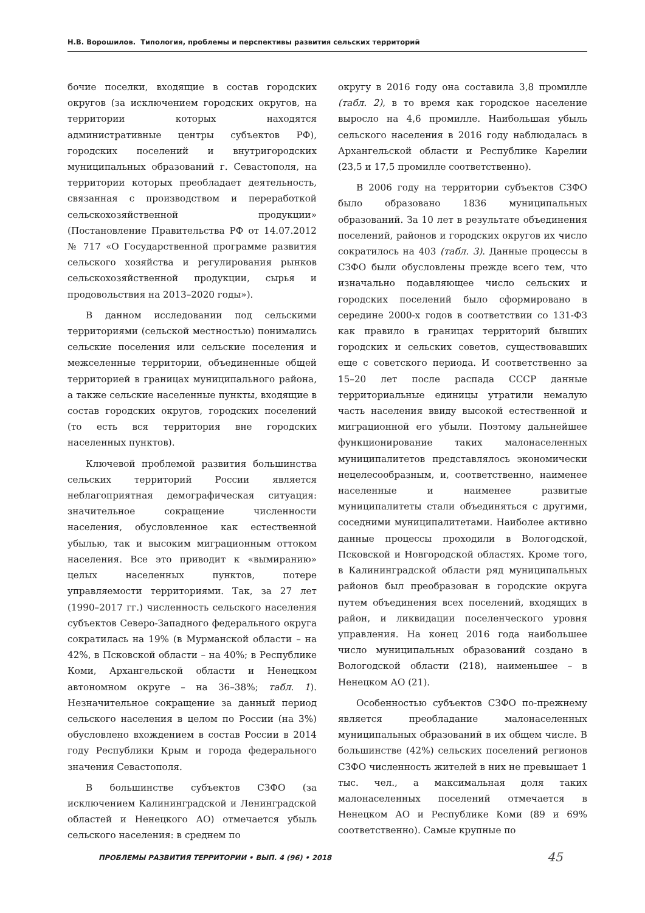Н.В. Ворошилов. Типология, проблемы и перспективы развития сельских территорий
бочие поселки, входящие в состав городских округов (за исключением городских округов, на территории которых находятся административные центры субъектов РФ), городских поселений и внутригородских муниципальных образований г. Севастополя, на территории которых преобладает деятельность, связанная с производством и переработкой сельскохозяйственной продукции» (Постановление Правительства РФ от 14.07.2012 № 717 «О Государственной программе развития сельского хозяйства и регулирования рынков сельскохозяйственной продукции, сырья и продовольствия на 2013–2020 годы»).
В данном исследовании под сельскими территориями (сельской местностью) понимались сельские поселения или сельские поселения и межселенные территории, объединенные общей территорией в границах муниципального района, а также сельские населенные пункты, входящие в состав городских округов, городских поселений (то есть вся территория вне городских населенных пунктов).
Ключевой проблемой развития большинства сельских территорий России является неблагоприятная демографическая ситуация: значительное сокращение численности населения, обусловленное как естественной убылью, так и высоким миграционным оттоком населения. Все это приводит к «вымиранию» целых населенных пунктов, потере управляемости территориями. Так, за 27 лет (1990–2017 гг.) численность сельского населения субъектов Северо-Западного федерального округа сократилась на 19% (в Мурманской области – на 42%, в Псковской области – на 40%; в Республике Коми, Архангельской области и Ненецком автономном округе – на 36–38%; табл. 1). Незначительное сокращение за данный период сельского населения в целом по России (на 3%) обусловлено вхождением в состав России в 2014 году Республики Крым и города федерального значения Севастополя.
В большинстве субъектов СЗФО (за исключением Калининградской и Ленинградской областей и Ненецкого АО) отмечается убыль сельского населения: в среднем по
округу в 2016 году она составила 3,8 промилле (табл. 2), в то время как городское население выросло на 4,6 промилле. Наибольшая убыль сельского населения в 2016 году наблюдалась в Архангельской области и Республике Карелии (23,5 и 17,5 промилле соответственно).
В 2006 году на территории субъектов СЗФО было образовано 1836 муниципальных образований. За 10 лет в результате объединения поселений, районов и городских округов их число сократилось на 403 (табл. 3). Данные процессы в СЗФО были обусловлены прежде всего тем, что изначально подавляющее число сельских и городских поселений было сформировано в середине 2000-х годов в соответствии со 131-ФЗ как правило в границах территорий бывших городских и сельских советов, существовавших еще с советского периода. И соответственно за 15–20 лет после распада СССР данные территориальные единицы утратили немалую часть населения ввиду высокой естественной и миграционной его убыли. Поэтому дальнейшее функционирование таких малонаселенных муниципалитетов представлялось экономически нецелесообразным, и, соответственно, наименее населенные и наименее развитые муниципалитеты стали объединяться с другими, соседними муниципалитетами. Наиболее активно данные процессы проходили в Вологодской, Псковской и Новгородской областях. Кроме того, в Калининградской области ряд муниципальных районов был преобразован в городские округа путем объединения всех поселений, входящих в район, и ликвидации поселенческого уровня управления. На конец 2016 года наибольшее число муниципальных образований создано в Вологодской области (218), наименьшее – в Ненецком АО (21).
Особенностью субъектов СЗФО по-прежнему является преобладание малонаселенных муниципальных образований в их общем числе. В большинстве (42%) сельских поселений регионов СЗФО численность жителей в них не превышает 1 тыс. чел., а максимальная доля таких малонаселенных поселений отмечается в Ненецком АО и Республике Коми (89 и 69% соответственно). Самые крупные по
ПРОБЛЕМЫ РАЗВИТИЯ ТЕРРИТОРИИ • ВЫП. 4 (96) • 2018
45